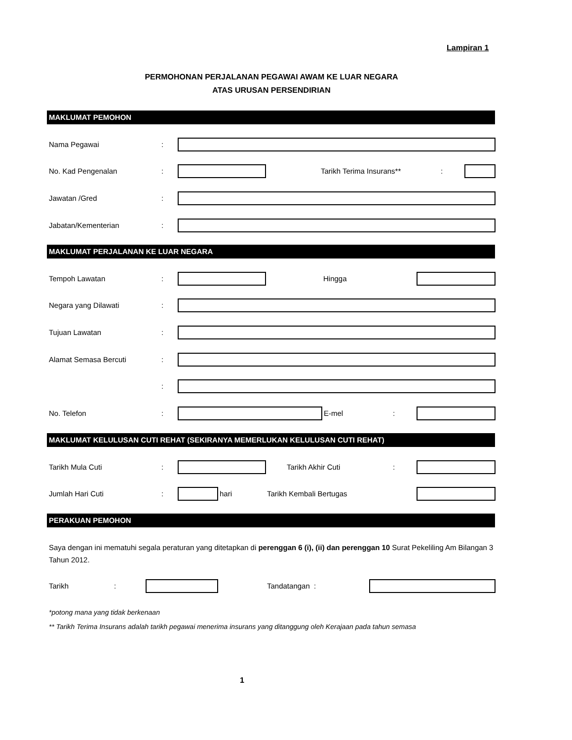Lampiran 1
PERMOHONAN PERJALANAN PEGAWAI AWAM KE LUAR NEGARA
ATAS URUSAN PERSENDIRIAN
MAKLUMAT PEMOHON
Nama Pegawai:
No. Kad Pengenalan: Tarikh Terima Insurans**:
Jawatan /Gred:
Jabatan/Kementerian:
MAKLUMAT PERJALANAN KE LUAR NEGARA
Tempoh Lawatan: Hingga
Negara yang Dilawati:
Tujuan Lawatan:
Alamat Semasa Bercuti:
:
No. Telefon: E-mel:
MAKLUMAT KELULUSAN CUTI REHAT (SEKIRANYA MEMERLUKAN KELULUSAN CUTI REHAT)
Tarikh Mula Cuti: Tarikh Akhir Cuti:
Jumlah Hari Cuti: hari Tarikh Kembali Bertugas
PERAKUAN PEMOHON
Saya dengan ini mematuhi segala peraturan yang ditetapkan di perenggan 6 (i), (ii) dan perenggan 10 Surat Pekeliling Am Bilangan 3 Tahun 2012.
Tarikh: Tandatangan :
*potong mana yang tidak berkenaan
** Tarikh Terima Insurans adalah tarikh pegawai menerima insurans yang ditanggung oleh Kerajaan pada tahun semasa
1